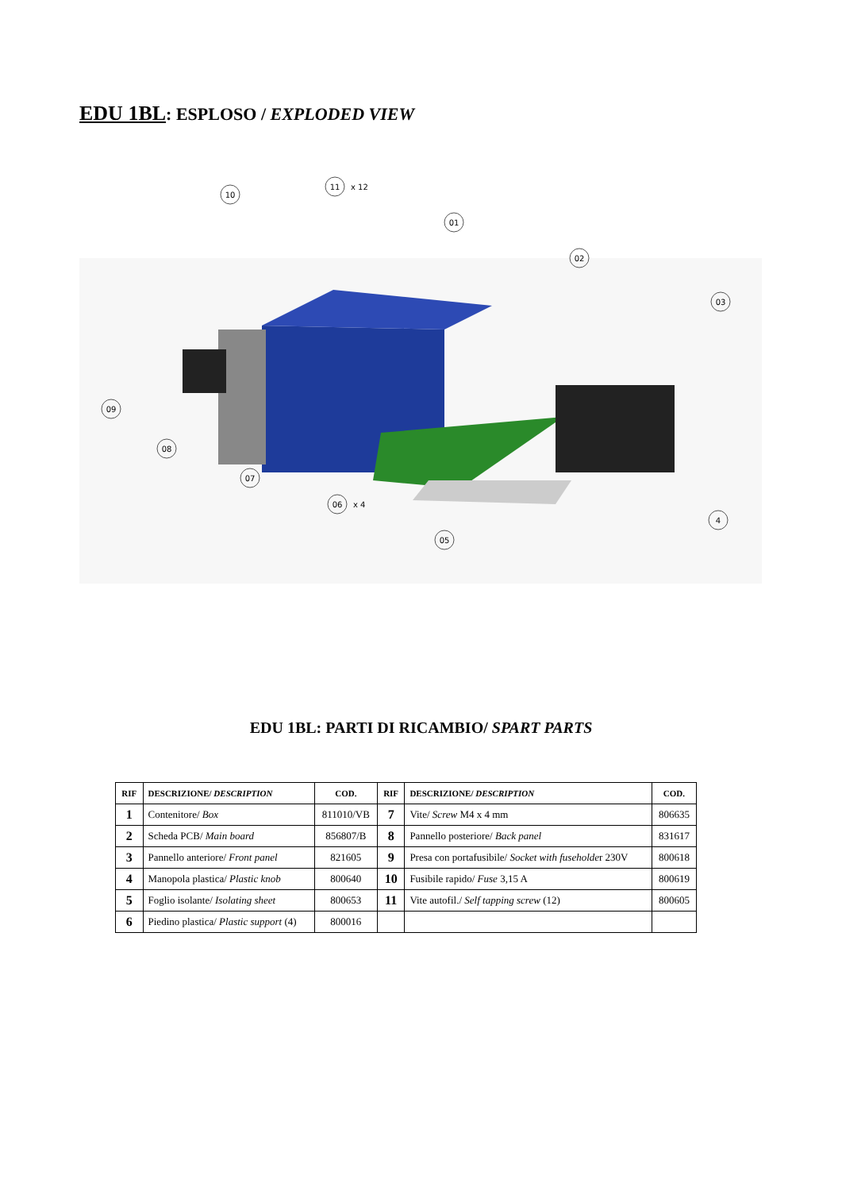EDU 1BL: ESPLOSO / EXPLODED VIEW
10
11
01
02
03
09
08
07
06
05
4
x 12
x 4
EDU 1BL: PARTI DI RICAMBIO/ SPART PARTS
| RIF | DESCRIZIONE/ DESCRIPTION | COD. | RIF | DESCRIZIONE/ DESCRIPTION | COD. |
| --- | --- | --- | --- | --- | --- |
| 1 | Contenitore/ Box | 811010/VB | 7 | Vite/ Screw M4 x 4 mm | 806635 |
| 2 | Scheda PCB/ Main board | 856807/B | 8 | Pannello posteriore/ Back panel | 831617 |
| 3 | Pannello anteriore/ Front panel | 821605 | 9 | Presa con portafusibile/ Socket with fuseholde r 230V | 800618 |
| 4 | Manopola plastica/ Plastic knob | 800640 | 10 | Fusibile rapido/ Fuse 3,15 A | 800619 |
| 5 | Foglio isolante/ Isolating sheet | 800653 | 11 | Vite autofil./ Self tapping screw (12) | 800605 |
| 6 | Piedino plastica/ Plastic support (4) | 800016 | | | |